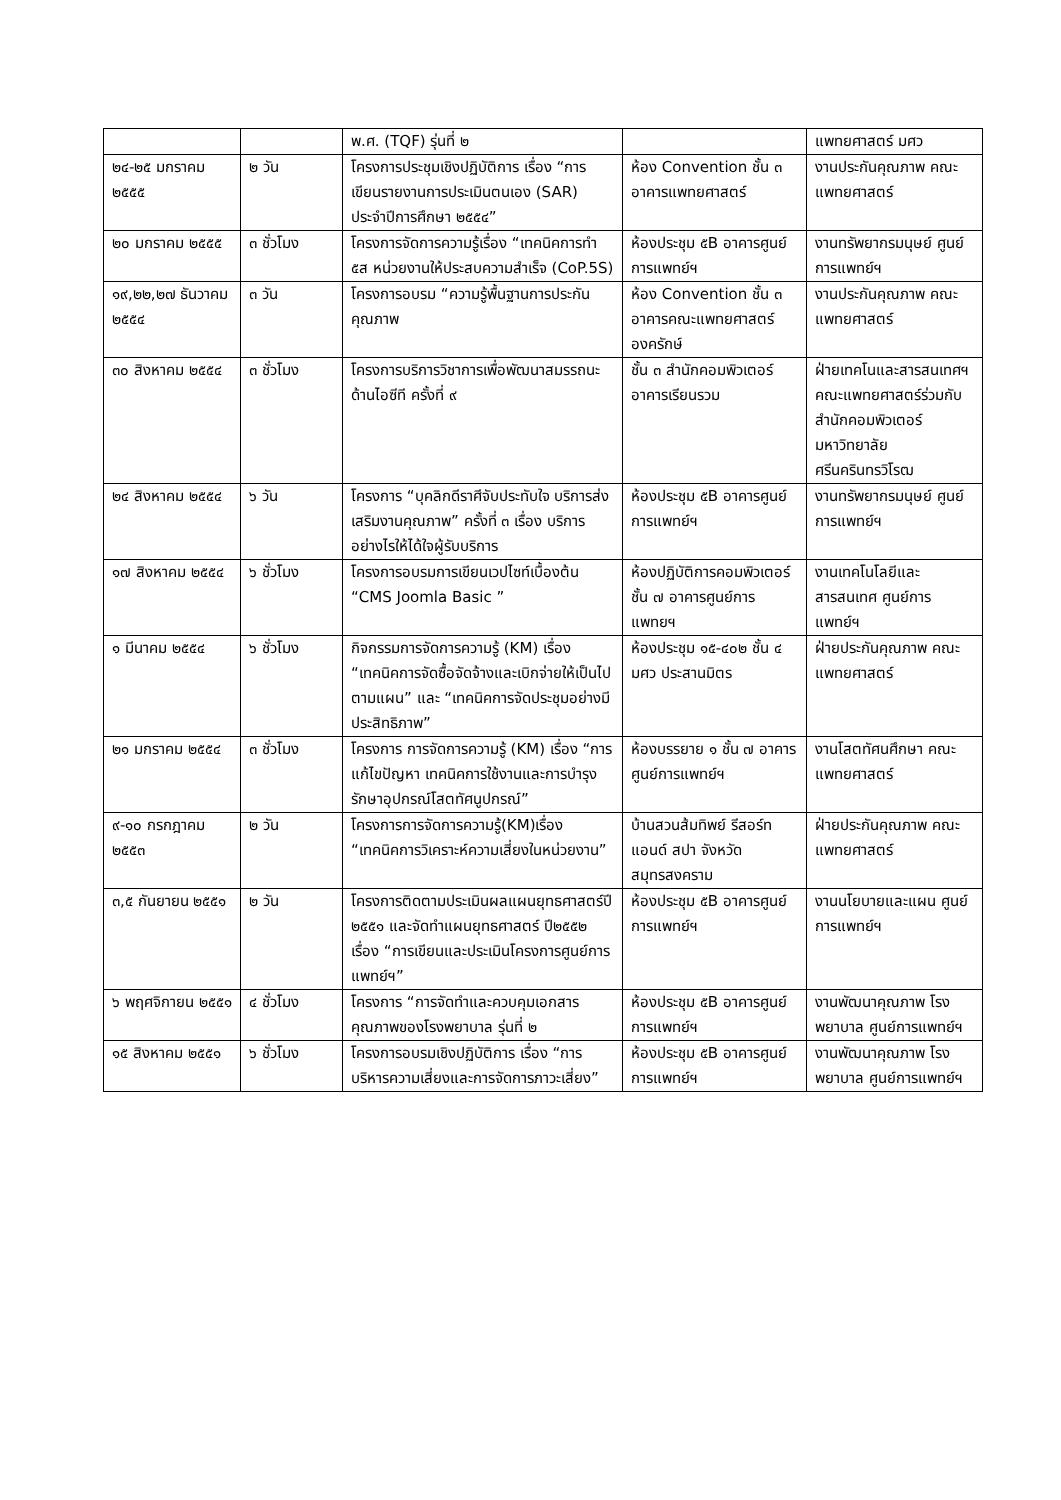| | | พ.ศ. (TQF) รุ่นที่ ๒ | | แพทยศาสตร์ มศว |
| ๒๔-๒๕ มกราคม ๒๕๕๕ | ๒ วัน | โครงการประชุมเชิงปฏิบัติการ เรื่อง “การเขียนรายงานการประเมินตนเอง (SAR) ประจำปีการศึกษา ๒๕๕๔” | ห้อง Convention ชั้น ๓ อาคารแพทยศาสตร์ | งานประกันคุณภาพ คณะแพทยศาสตร์ |
| ๒๐ มกราคม ๒๕๕๕ | ๓ ชั่วโมง | โครงการจัดการความรู้เรื่อง “เทคนิคการทำ ๕ส หน่วยงานให้ประสบความสำเร็จ (CoP.5S) | ห้องประชุม ๕B อาคารศูนย์การแพทย์ฯ | งานทรัพยากรมนุษย์ ศูนย์การแพทย์ฯ |
| ๑๙,๒๒,๒๗ ธันวาคม ๒๕๕๔ | ๓ วัน | โครงการอบรม “ความรู้พื้นฐานการประกันคุณภาพ | ห้อง Convention ชั้น ๓ อาคารคณะแพทยศาสตร์ องครักษ์ | งานประกันคุณภาพ คณะแพทยศาสตร์ |
| ๓๐ สิงหาคม ๒๕๕๔ | ๓ ชั่วโมง | โครงการบริการวิชาการเพื่อพัฒนาสมรรถนะด้านไอซีที ครั้งที่ ๙ | ชั้น ๓ สำนักคอมพิวเตอร์ อาคารเรียนรวม | ฝ่ายเทคโนและสารสนเทศฯ คณะแพทยศาสตร์ร่วมกับสำนักคอมพิวเตอร์ มหาวิทยาลัยศรีนครินทรวิโรฒ |
| ๒๔ สิงหาคม ๒๕๕๔ | ๖ วัน | โครงการ “บุคลิกดีราศีจับประทับใจ บริการส่งเสริมงานคุณภาพ” ครั้งที่ ๓ เรื่อง บริการอย่างไรให้ได้ใจผู้รับบริการ | ห้องประชุม ๕B อาคารศูนย์การแพทย์ฯ | งานทรัพยากรมนุษย์ ศูนย์การแพทย์ฯ |
| ๑๗ สิงหาคม ๒๕๕๔ | ๖ ชั่วโมง | โครงการอบรมการเขียนเวปไซท์เบื้องต้น “CMS Joomla Basic ” | ห้องปฏิบัติการคอมพิวเตอร์ชั้น ๗ อาคารศูนย์การแพทยฯ | งานเทคโนโลยีและสารสนเทศ ศูนย์การแพทย์ฯ |
| ๑ มีนาคม ๒๕๕๔ | ๖ ชั่วโมง | กิจกรรมการจัดการความรู้ (KM) เรื่อง “เทคนิคการจัดซื้อจัดจ้างและเบิกจ่ายให้เป็นไปตามแผน” และ “เทคนิคการจัดประชุมอย่างมีประสิทธิภาพ” | ห้องประชุม ๑๕-๔๐๒ ชั้น ๔ มศว ประสานมิตร | ฝ่ายประกันคุณภาพ คณะแพทยศาสตร์ |
| ๒๑ มกราคม ๒๕๕๔ | ๓ ชั่วโมง | โครงการ การจัดการความรู้ (KM) เรื่อง “การแก้ไขปัญหา เทคนิคการใช้งานและการบำรุงรักษาอุปกรณ์โสตทัศนูปกรณ์” | ห้องบรรยาย ๑ ชั้น ๗ อาคารศูนย์การแพทย์ฯ | งานโสตทัศนศึกษา คณะแพทยศาสตร์ |
| ๙-๑๐ กรกฎาคม ๒๕๕๓ | ๒ วัน | โครงการการจัดการความรู้(KM)เรื่อง “เทคนิคการวิเคราะห์ความเสี่ยงในหน่วยงาน” | บ้านสวนส้มทิพย์ รีสอร์ท แอนด์ สปา จังหวัดสมุทรสงคราม | ฝ่ายประกันคุณภาพ คณะแพทยศาสตร์ |
| ๓,๕ กันยายน ๒๕๕๑ | ๒ วัน | โครงการติดตามประเมินผลแผนยุทธศาสตร์ปี ๒๕๕๑ และจัดทำแผนยุทธศาสตร์ ปี๒๕๕๒ เรื่อง “การเขียนและประเมินโครงการศูนย์การแพทย์ฯ” | ห้องประชุม ๕B อาคารศูนย์การแพทย์ฯ | งานนโยบายและแผน ศูนย์การแพทย์ฯ |
| ๖ พฤศจิกายน ๒๕๕๑ | ๔ ชั่วโมง | โครงการ “การจัดทำและควบคุมเอกสารคุณภาพของโรงพยาบาล รุ่นที่ ๒ | ห้องประชุม ๕B อาคารศูนย์การแพทย์ฯ | งานพัฒนาคุณภาพ โรงพยาบาล ศูนย์การแพทย์ฯ |
| ๑๕ สิงหาคม ๒๕๕๑ | ๖ ชั่วโมง | โครงการอบรมเชิงปฏิบัติการ เรื่อง “การบริหารความเสี่ยงและการจัดการภาวะเสี่ยง” | ห้องประชุม ๕B อาคารศูนย์การแพทย์ฯ | งานพัฒนาคุณภาพ โรงพยาบาล ศูนย์การแพทย์ฯ |